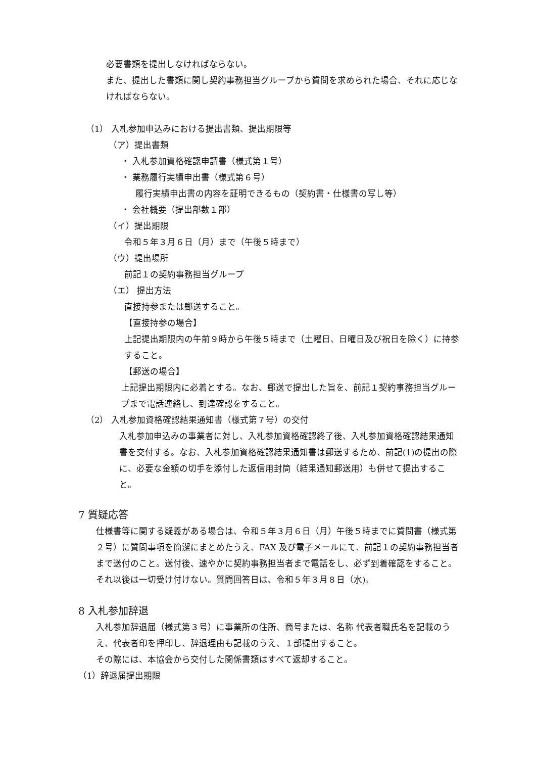必要書類を提出しなければならない。
また、提出した書類に関し契約事務担当グループから質問を求められた場合、それに応じなければならない。
（1） 入札参加申込みにおける提出書類、提出期限等
（ア）提出書類
・ 入札参加資格確認申請書（様式第１号）
・ 業務履行実績申出書（様式第６号）
履行実績申出書の内容を証明できるもの（契約書・仕様書の写し等）
・ 会社概要（提出部数１部）
（イ）提出期限
令和５年３月６日（月）まで（午後５時まで）
（ウ）提出場所
前記１の契約事務担当グループ
（エ） 提出方法
直接持参または郵送すること。
【直接持参の場合】
上記提出期限内の午前９時から午後５時まで（土曜日、日曜日及び祝日を除く）に持参すること。
【郵送の場合】
上記提出期限内に必着とする。なお、郵送で提出した旨を、前記１契約事務担当グループまで電話連絡し、到達確認をすること。
（2） 入札参加資格確認結果通知書（様式第７号）の交付
入札参加申込みの事業者に対し、入札参加資格確認終了後、入札参加資格確認結果通知書を交付する。なお、入札参加資格確認結果通知書は郵送するため、前記(1)の提出の際に、必要な金額の切手を添付した返信用封筒（結果通知郵送用）も併せて提出すること。
7 質疑応答
仕様書等に関する疑義がある場合は、令和５年３月６日（月）午後５時までに質問書（様式第２号）に質問事項を簡潔にまとめたうえ、FAX 及び電子メールにて、前記１の契約事務担当者まで送付のこと。送付後、速やかに契約事務担当者まで電話をし、必ず到着確認をすること。
それ以後は一切受け付けない。質問回答日は、令和５年３月８日（水)。
8 入札参加辞退
入札参加辞退届（様式第３号）に事業所の住所、商号または、名称 代表者職氏名を記載のうえ、代表者印を押印し、辞退理由も記載のうえ、１部提出すること。
その際には、本協会から交付した関係書類はすべて返却すること。
（1）辞退届提出期限